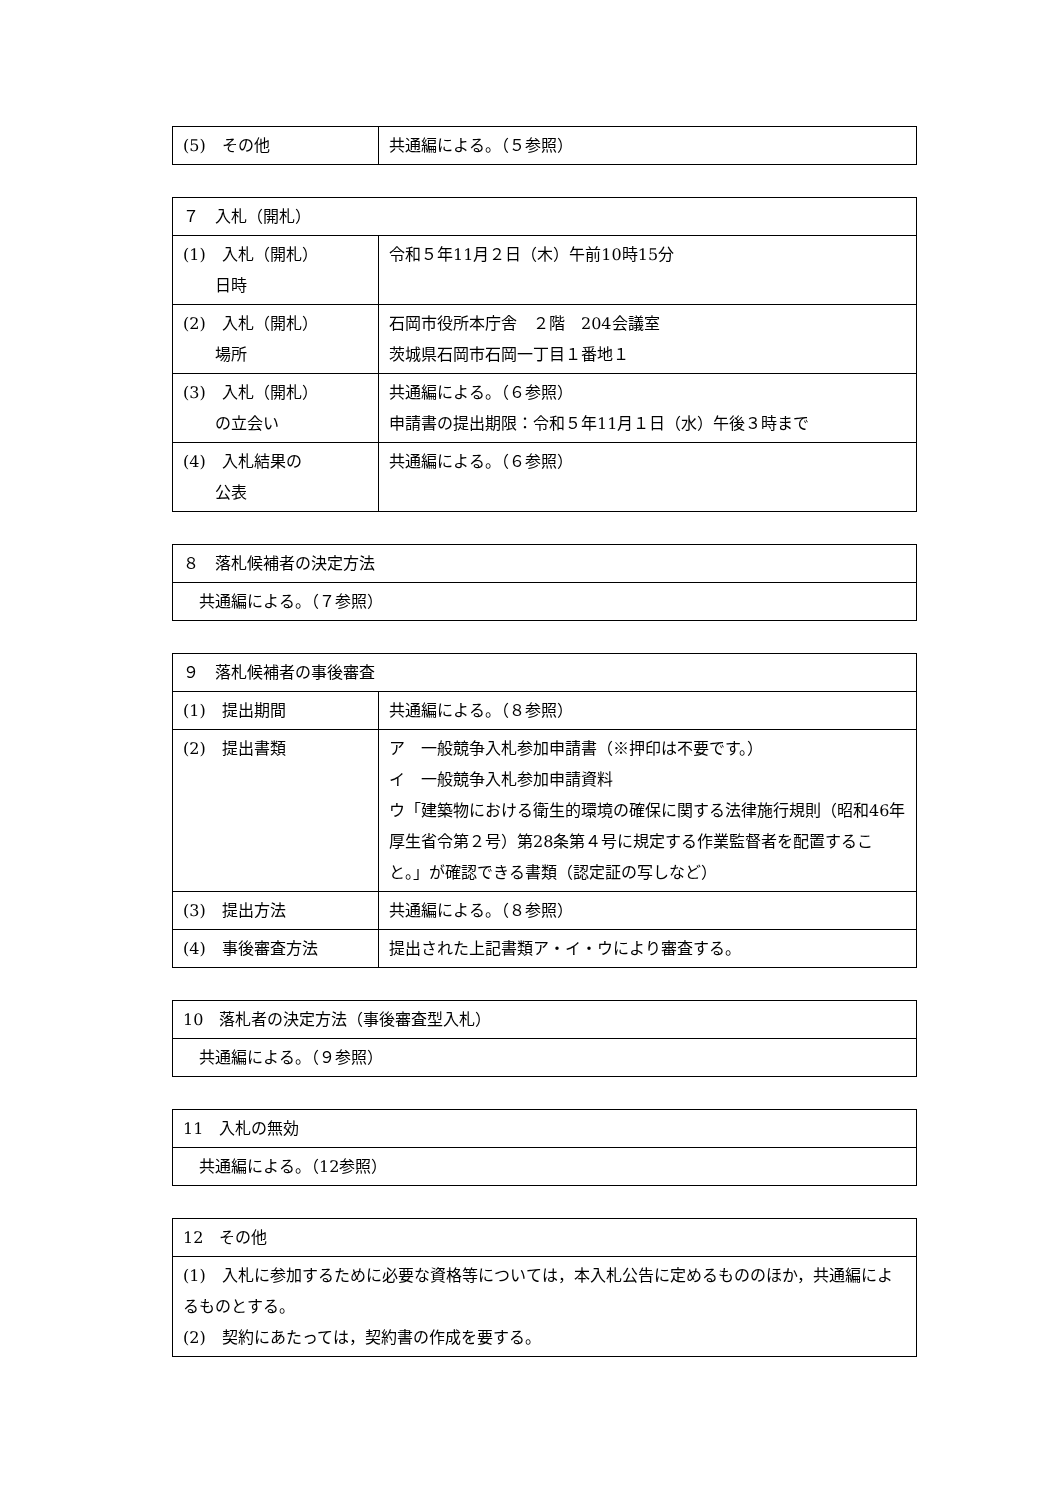| (5) その他 | 共通編による。（５参照） |
| ７ 入札（開札） | |
| --- | --- |
| (1) 入札（開札） 日時 | 令和５年11月２日（木）午前10時15分 |
| (2) 入札（開札） 場所 | 石岡市役所本庁舎 ２階 204会議室 茨城県石岡市石岡一丁目１番地１ |
| (3) 入札（開札） の立会い | 共通編による。（６参照） 申請書の提出期限：令和５年11月１日（水）午後３時まで |
| (4) 入札結果の 公表 | 共通編による。（６参照） |
| ８ 落札候補者の決定方法 |
| --- |
| 共通編による。（７参照） |
| ９ 落札候補者の事後審査 | |
| --- | --- |
| (1) 提出期間 | 共通編による。（８参照） |
| (2) 提出書類 | ア 一般競争入札参加申請書（※押印は不要です。） イ 一般競争入札参加申請資料 ウ「建築物における衛生的環境の確保に関する法律施行規則（昭和46年厚生省令第２号）第28条第４号に規定する作業監督者を配置すること。」が確認できる書類（認定証の写しなど） |
| (3) 提出方法 | 共通編による。（８参照） |
| (4) 事後審査方法 | 提出された上記書類ア・イ・ウにより審査する。 |
| 10 落札者の決定方法（事後審査型入札） |
| --- |
| 共通編による。（９参照） |
| 11 入札の無効 |
| --- |
| 共通編による。（12参照） |
| 12 その他 |
| --- |
| (1) 入札に参加するために必要な資格等については，本入札公告に定めるもののほか，共通編によるものとする。 (2) 契約にあたっては，契約書の作成を要する。 |